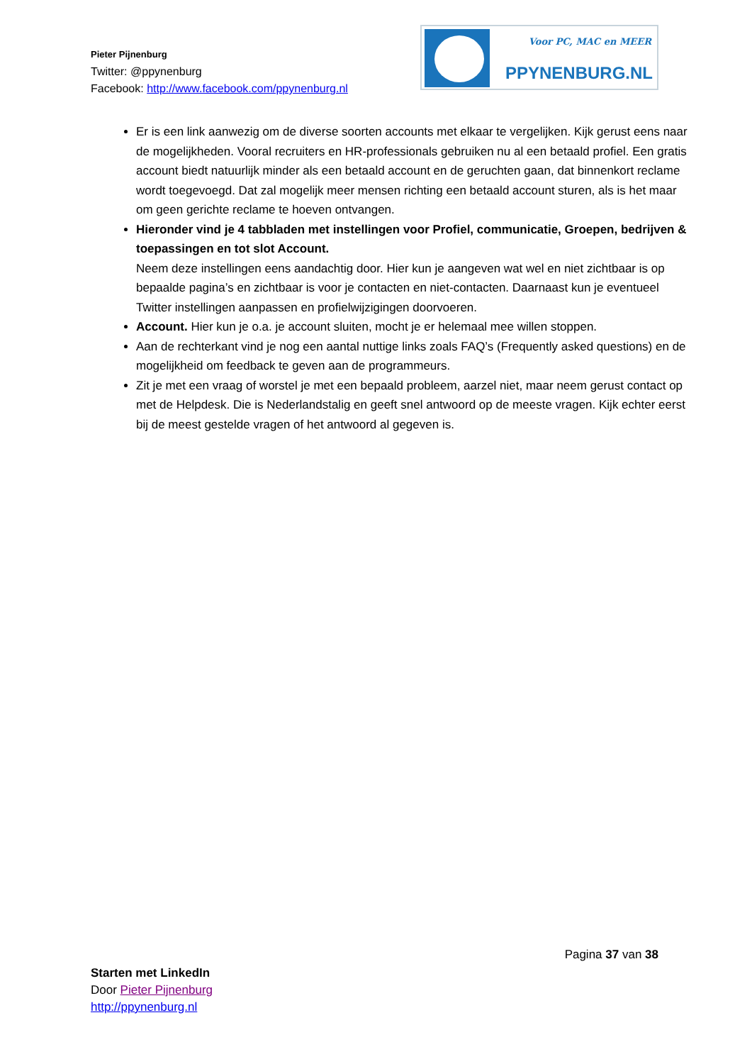Pieter Pijnenburg
Twitter: @ppynenburg
Facebook: http://www.facebook.com/ppynenburg.nl
Voor PC, MAC en MEER
PPYNENBURG.NL
Er is een link aanwezig om de diverse soorten accounts met elkaar te vergelijken. Kijk gerust eens naar de mogelijkheden. Vooral recruiters en HR-professionals gebruiken nu al een betaald profiel. Een gratis account biedt natuurlijk minder als een betaald account en de geruchten gaan, dat binnenkort reclame wordt toegevoegd. Dat zal mogelijk meer mensen richting een betaald account sturen, als is het maar om geen gerichte reclame te hoeven ontvangen.
Hieronder vind je 4 tabbladen met instellingen voor Profiel, communicatie, Groepen, bedrijven & toepassingen en tot slot Account.
Neem deze instellingen eens aandachtig door. Hier kun je aangeven wat wel en niet zichtbaar is op bepaalde pagina’s en zichtbaar is voor je contacten en niet-contacten. Daarnaast kun je eventueel Twitter instellingen aanpassen en profielwijzigingen doorvoeren.
Account. Hier kun je o.a. je account sluiten, mocht je er helemaal mee willen stoppen.
Aan de rechterkant vind je nog een aantal nuttige links zoals FAQ’s (Frequently asked questions) en de mogelijkheid om feedback te geven aan de programmeurs.
Zit je met een vraag of worstel je met een bepaald probleem, aarzel niet, maar neem gerust contact op met de Helpdesk. Die is Nederlandstalig en geeft snel antwoord op de meeste vragen. Kijk echter eerst bij de meest gestelde vragen of het antwoord al gegeven is.
Pagina 37 van 38
Starten met LinkedIn
Door Pieter Pijnenburg
http://ppynenburg.nl